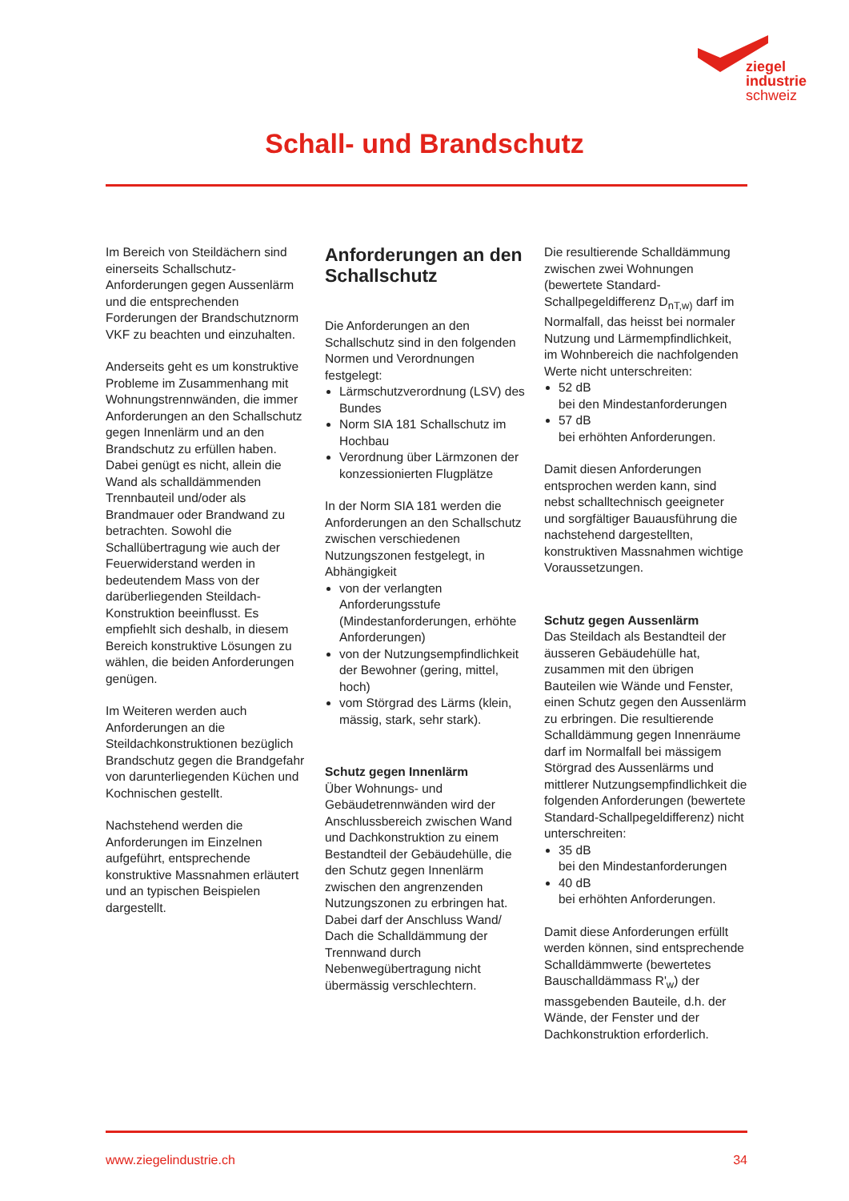ziegel
industrie
schweiz
Schall- und Brandschutz
Im Bereich von Steildächern sind einerseits Schallschutz-Anforderungen gegen Aussenlärm und die entsprechenden Forderungen der Brandschutznorm VKF zu beachten und einzuhalten.
Anderseits geht es um konstruktive Probleme im Zusammenhang mit Wohnungstrennwänden, die immer Anforderungen an den Schallschutz gegen Innenlärm und an den Brandschutz zu erfüllen haben. Dabei genügt es nicht, allein die Wand als schalldämmenden Trennbauteil und/oder als Brandmauer oder Brandwand zu betrachten. Sowohl die Schallübertragung wie auch der Feuerwiderstand werden in bedeutendem Mass von der darüberliegenden Steildach-Konstruktion beeinflusst. Es empfiehlt sich deshalb, in diesem Bereich konstruktive Lösungen zu wählen, die beiden Anforderungen genügen.
Im Weiteren werden auch Anforderungen an die Steildachkonstruktionen bezüglich Brandschutz gegen die Brandgefahr von darunterliegenden Küchen und Kochnischen gestellt.
Nachstehend werden die Anforderungen im Einzelnen aufgeführt, entsprechende konstruktive Massnahmen erläutert und an typischen Beispielen dargestellt.
Anforderungen an den Schallschutz
Die Anforderungen an den Schallschutz sind in den folgenden Normen und Verordnungen festgelegt:
Lärmschutzverordnung (LSV) des Bundes
Norm SIA 181 Schallschutz im Hochbau
Verordnung über Lärmzonen der konzessionierten Flugplätze
In der Norm SIA 181 werden die Anforderungen an den Schallschutz zwischen verschiedenen Nutzungszonen festgelegt, in Abhängigkeit
von der verlangten Anforderungsstufe (Mindestanforderungen, erhöhte Anforderungen)
von der Nutzungsempfindlichkeit der Bewohner (gering, mittel, hoch)
vom Störgrad des Lärms (klein, mässig, stark, sehr stark).
Schutz gegen Innenlärm
Über Wohnungs- und Gebäudetrennwänden wird der Anschlussbereich zwischen Wand und Dachkonstruktion zu einem Bestandteil der Gebäudehülle, die den Schutz gegen Innenlärm zwischen den angrenzenden Nutzungszonen zu erbringen hat. Dabei darf der Anschluss Wand/ Dach die Schalldämmung der Trennwand durch Nebenwegübertragung nicht übermässig verschlechtern.
Die resultierende Schalldämmung zwischen zwei Wohnungen (bewertete Standard-Schallpegeldifferenz D<sub>nT,w)</sub> darf im Normalfall, das heisst bei normaler Nutzung und Lärmempfindlichkeit, im Wohnbereich die nachfolgenden Werte nicht unterschreiten:
52 dB
bei den Mindestanforderungen
57 dB
bei erhöhten Anforderungen.
Damit diesen Anforderungen entsprochen werden kann, sind nebst schalltechnisch geeigneter und sorgfältiger Bauausführung die nachstehend dargestellten, konstruktiven Massnahmen wichtige Voraussetzungen.
Schutz gegen Aussenlärm
Das Steildach als Bestandteil der äusseren Gebäudehülle hat, zusammen mit den übrigen Bauteilen wie Wände und Fenster, einen Schutz gegen den Aussenlärm zu erbringen. Die resultierende Schalldämmung gegen Innenräume darf im Normalfall bei mässigem Störgrad des Aussenlärms und mittlerer Nutzungsempfindlichkeit die folgenden Anforderungen (bewertete Standard-Schallpegeldifferenz) nicht unterschreiten:
35 dB
bei den Mindestanforderungen
40 dB
bei erhöhten Anforderungen.
Damit diese Anforderungen erfüllt werden können, sind entsprechende Schalldämmwerte (bewertetes Bauschalldämmass R'<sub>w</sub>) der massgebenden Bauteile, d.h. der Wände, der Fenster und der Dachkonstruktion erforderlich.
www.ziegelindustrie.ch 34